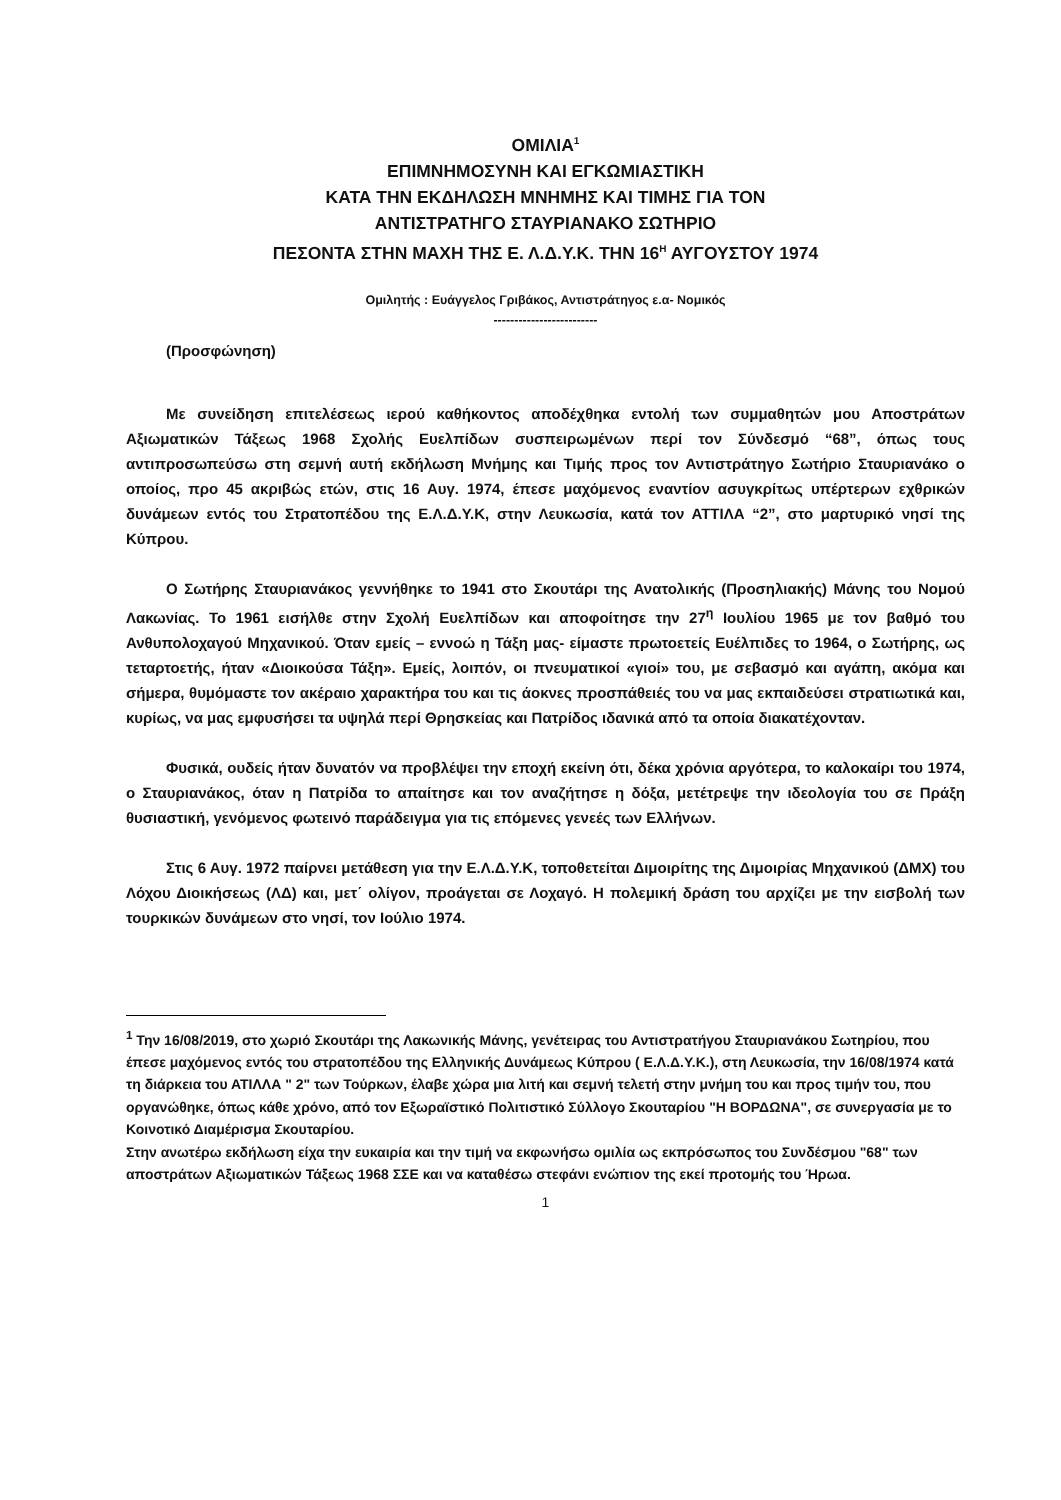ΟΜΙΛΙΑ<sup>1</sup>
ΕΠΙΜΝΗΜΟΣΥΝΗ ΚΑΙ ΕΓΚΩΜΙΑΣΤΙΚΗ
ΚΑΤΑ ΤΗΝ ΕΚΔΗΛΩΣΗ ΜΝΗΜΗΣ ΚΑΙ ΤΙΜΗΣ ΓΙΑ ΤΟΝ
ΑΝΤΙΣΤΡΑΤΗΓΟ ΣΤΑΥΡΙΑΝΑΚΟ ΣΩΤΗΡΙΟ
ΠΕΣΟΝΤΑ ΣΤΗΝ ΜΑΧΗ ΤΗΣ Ε. Λ.Δ.Υ.Κ. ΤΗΝ 16<sup>Η</sup> ΑΥΓΟΥΣΤΟΥ 1974
Ομιλητής : Ευάγγελος Γριβάκος, Αντιστράτηγος ε.α- Νομικός
-------------------------
(Προσφώνηση)
Με συνείδηση επιτελέσεως ιερού καθήκοντος αποδέχθηκα εντολή των συμμαθητών μου Αποστράτων Αξιωματικών Τάξεως 1968 Σχολής Ευελπίδων συσπειρωμένων περί τον Σύνδεσμό “68”, όπως τους αντιπροσωπεύσω στη σεμνή αυτή εκδήλωση Μνήμης και Τιμής προς τον Αντιστράτηγο Σωτήριο Σταυριανάκο ο οποίος, προ 45 ακριβώς ετών, στις 16 Αυγ. 1974, έπεσε μαχόμενος εναντίον ασυγκρίτως υπέρτερων εχθρικών δυνάμεων εντός του Στρατοπέδου της Ε.Λ.Δ.Υ.Κ, στην Λευκωσία, κατά τον ΑΤΤΙΛΑ “2”, στο μαρτυρικό νησί της Κύπρου.
Ο Σωτήρης Σταυριανάκος γεννήθηκε το 1941 στο Σκουτάρι της Ανατολικής (Προσηλιακής) Μάνης του Νομού Λακωνίας. Το 1961 εισήλθε στην Σχολή Ευελπίδων και αποφοίτησε την 27<sup>η</sup> Ιουλίου 1965 με τον βαθμό του Ανθυπολοχαγού Μηχανικού. Όταν εμείς – εννοώ η Τάξη μας- είμαστε πρωτοετείς Ευέλπιδες το 1964, ο Σωτήρης, ως τεταρτοετής, ήταν «Διοικούσα Τάξη». Εμείς, λοιπόν, οι πνευματικοί «γιοί» του, με σεβασμό και αγάπη, ακόμα και σήμερα, θυμόμαστε τον ακέραιο χαρακτήρα του και τις άοκνες προσπάθειές του να μας εκπαιδεύσει στρατιωτικά και, κυρίως, να μας εμφυσήσει τα υψηλά περί Θρησκείας και Πατρίδος ιδανικά από τα οποία διακατέχονταν.
Φυσικά, ουδείς ήταν δυνατόν να προβλέψει την εποχή εκείνη ότι, δέκα χρόνια αργότερα, το καλοκαίρι του 1974, ο Σταυριανάκος, όταν η Πατρίδα το απαίτησε και τον αναζήτησε η δόξα, μετέτρεψε την ιδεολογία του σε Πράξη θυσιαστική, γενόμενος φωτεινό παράδειγμα για τις επόμενες γενεές των Ελλήνων.
Στις 6 Αυγ. 1972 παίρνει μετάθεση για την Ε.Λ.Δ.Υ.Κ, τοποθετείται Διμοιρίτης της Διμοιρίας Μηχανικού (ΔΜΧ) του Λόχου Διοικήσεως (ΛΔ) και, μετ΄ ολίγον, προάγεται σε Λοχαγό. Η πολεμική δράση του αρχίζει με την εισβολή των τουρκικών δυνάμεων στο νησί, τον Ιούλιο 1974.
<sup>1</sup> Την 16/08/2019, στο χωριό Σκουτάρι της Λακωνικής Μάνης, γενέτειρας του Αντιστρατήγου Σταυριανάκου Σωτηρίου, που έπεσε μαχόμενος εντός του στρατοπέδου της Ελληνικής Δυνάμεως Κύπρου ( Ε.Λ.Δ.Υ.Κ.), στη Λευκωσία, την 16/08/1974 κατά τη διάρκεια του ΑΤΙΛΛΑ " 2" των Τούρκων, έλαβε χώρα μια λιτή και σεμνή τελετή στην μνήμη του και προς τιμήν του, που οργανώθηκε, όπως κάθε χρόνο, από τον Εξωραϊστικό Πολιτιστικό Σύλλογο Σκουταρίου "Η ΒΟΡΔΩΝΑ", σε συνεργασία με το Κοινοτικό Διαμέρισμα Σκουταρίου.
Στην ανωτέρω εκδήλωση είχα την ευκαιρία και την τιμή να εκφωνήσω ομιλία ως εκπρόσωπος του Συνδέσμου "68" των αποστράτων Αξιωματικών Τάξεως 1968 ΣΣΕ και να καταθέσω στεφάνι ενώπιον της εκεί προτομής του Ήρωα.
1